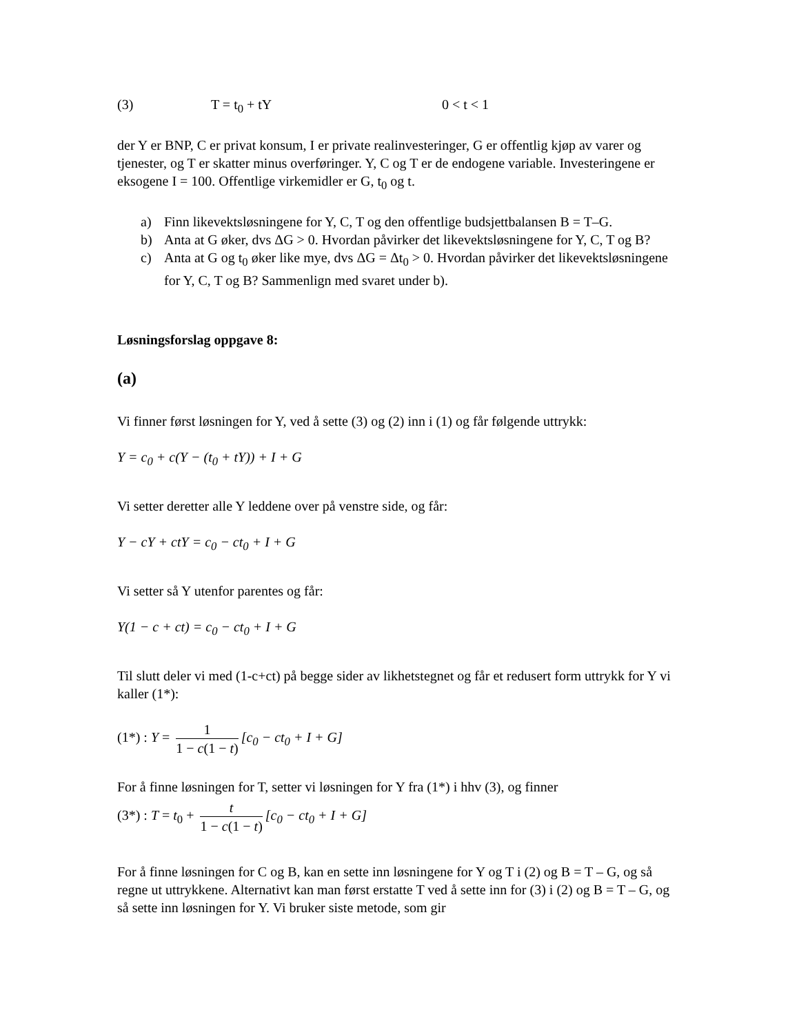(3) T = t<sub>0</sub> + tY 0 < t < 1
der Y er BNP, C er privat konsum, I er private realinvesteringer, G er offentlig kjøp av varer og tjenester, og T er skatter minus overføringer. Y, C og T er de endogene variable. Investeringene er eksogene I = 100. Offentlige virkemidler er G, t<sub>0</sub> og t.
a) Finn likevektsløsningene for Y, C, T og den offentlige budsjettbalansen B = T–G.
b) Anta at G øker, dvs ΔG > 0. Hvordan påvirker det likevektsløsningene for Y, C, T og B?
c) Anta at G og t<sub>0</sub> øker like mye, dvs ΔG = Δt<sub>0</sub> > 0. Hvordan påvirker det likevektsløsningene for Y, C, T og B? Sammenlign med svaret under b).
Løsningsforslag oppgave 8:
(a)
Vi finner først løsningen for Y, ved å sette (3) og (2) inn i (1) og får følgende uttrykk:
Y = c<sub>0</sub> + c(Y − (t<sub>0</sub> + tY)) + I + G
Vi setter deretter alle Y leddene over på venstre side, og får:
Y − cY + ctY = c<sub>0</sub> − ct<sub>0</sub> + I + G
Vi setter så Y utenfor parentes og får:
Y(1 − c + ct) = c<sub>0</sub> − ct<sub>0</sub> + I + G
Til slutt deler vi med (1-c+ct) på begge sider av likhetstegnet og får et redusert form uttrykk for Y vi kaller (1*):
(1*) : Y = 1 1 − c(1 − t) [c<sub>0</sub> − ct<sub>0</sub> + I + G]
For å finne løsningen for T, setter vi løsningen for Y fra (1*) i hhv (3), og finner
(3*) : T = t<sub>0</sub> + t 1 − c(1 − t) [c<sub>0</sub> − ct<sub>0</sub> + I + G]
For å finne løsningen for C og B, kan en sette inn løsningene for Y og T i (2) og B = T – G, og så regne ut uttrykkene. Alternativt kan man først erstatte T ved å sette inn for (3) i (2) og B = T – G, og så sette inn løsningen for Y. Vi bruker siste metode, som gir